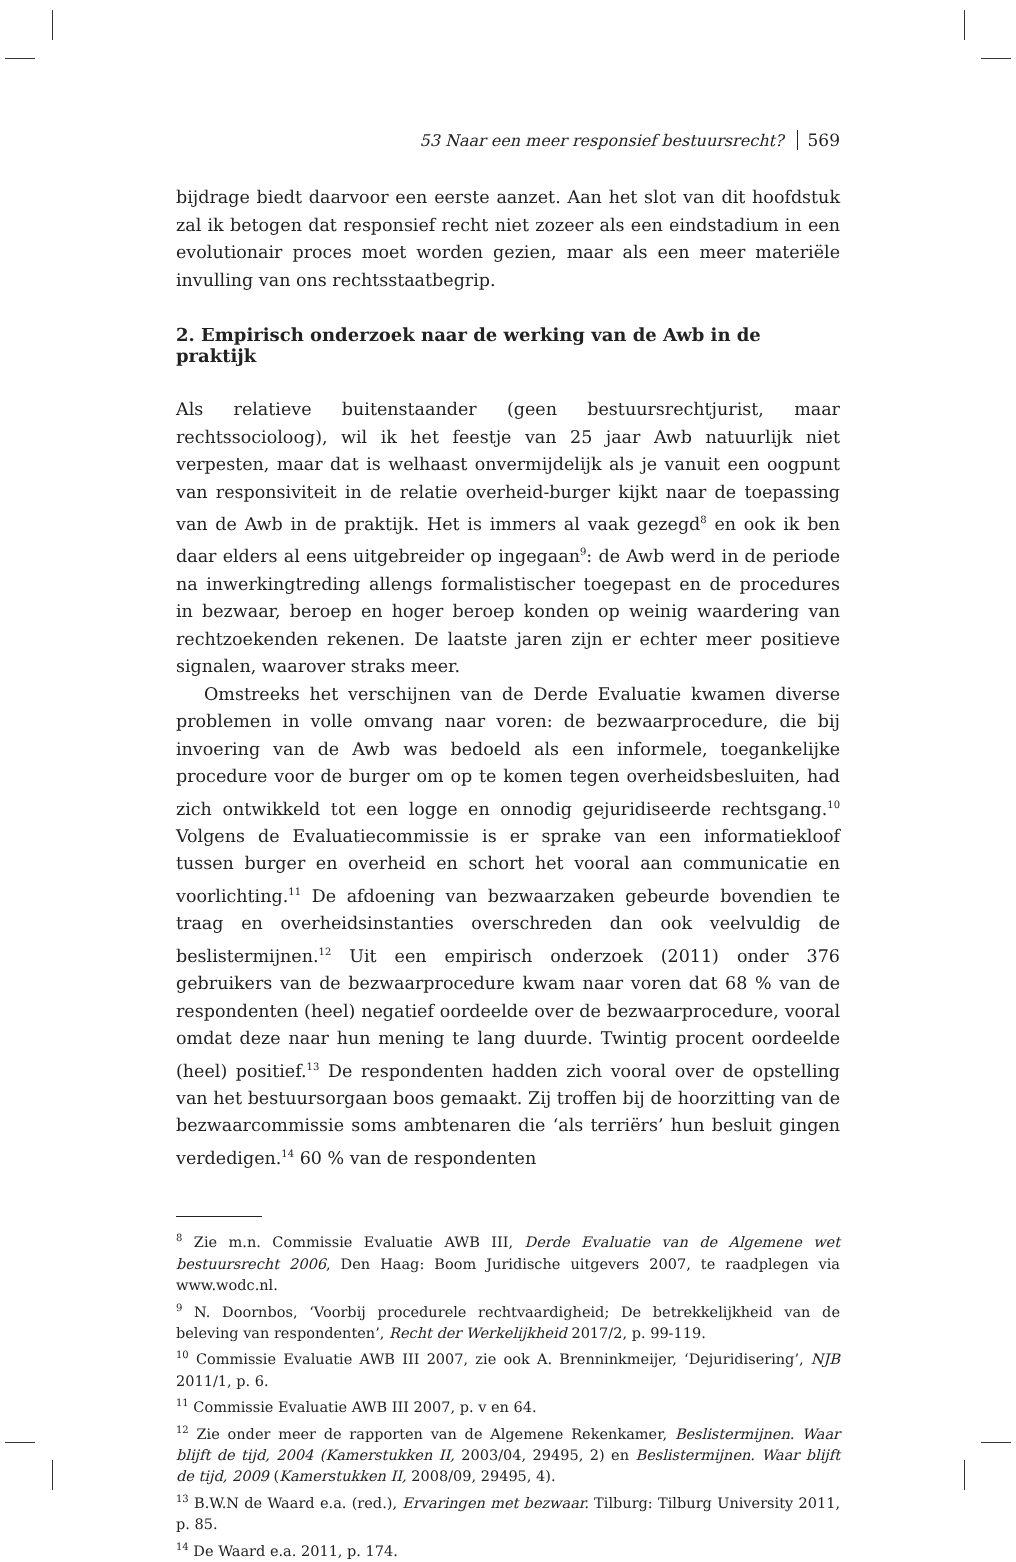53 Naar een meer responsief bestuursrecht? 569
bijdrage biedt daarvoor een eerste aanzet. Aan het slot van dit hoofdstuk zal ik betogen dat responsief recht niet zozeer als een eindstadium in een evolutionair proces moet worden gezien, maar als een meer materiële invulling van ons rechtsstaatbegrip.
2. Empirisch onderzoek naar de werking van de Awb in de praktijk
Als relatieve buitenstaander (geen bestuursrechtjurist, maar rechtssocioloog), wil ik het feestje van 25 jaar Awb natuurlijk niet verpesten, maar dat is welhaast onvermijdelijk als je vanuit een oogpunt van responsiviteit in de relatie overheid-burger kijkt naar de toepassing van de Awb in de praktijk. Het is immers al vaak gezegd<sup>8</sup> en ook ik ben daar elders al eens uitgebreider op ingegaan<sup>9</sup>: de Awb werd in de periode na inwerkingtreding allengs formalistischer toegepast en de procedures in bezwaar, beroep en hoger beroep konden op weinig waardering van rechtzoekenden rekenen. De laatste jaren zijn er echter meer positieve signalen, waarover straks meer.
Omstreeks het verschijnen van de Derde Evaluatie kwamen diverse problemen in volle omvang naar voren: de bezwaarprocedure, die bij invoering van de Awb was bedoeld als een informele, toegankelijke procedure voor de burger om op te komen tegen overheidsbesluiten, had zich ontwikkeld tot een logge en onnodig gejuridiseerde rechtsgang.<sup>10</sup> Volgens de Evaluatiecommissie is er sprake van een informatiekloof tussen burger en overheid en schort het vooral aan communicatie en voorlichting.<sup>11</sup> De afdoening van bezwaarzaken gebeurde bovendien te traag en overheidsinstanties overschreden dan ook veelvuldig de beslistermijnen.<sup>12</sup> Uit een empirisch onderzoek (2011) onder 376 gebruikers van de bezwaarprocedure kwam naar voren dat 68 % van de respondenten (heel) negatief oordeelde over de bezwaarprocedure, vooral omdat deze naar hun mening te lang duurde. Twintig procent oordeelde (heel) positief.<sup>13</sup> De respondenten hadden zich vooral over de opstelling van het bestuursorgaan boos gemaakt. Zij troffen bij de hoorzitting van de bezwaarcommissie soms ambtenaren die ‘als terriërs’ hun besluit gingen verdedigen.<sup>14</sup> 60 % van de respondenten
<sup>8</sup> Zie m.n. Commissie Evaluatie AWB III, Derde Evaluatie van de Algemene wet bestuursrecht 2006, Den Haag: Boom Juridische uitgevers 2007, te raadplegen via www.wodc.nl.
<sup>9</sup> N. Doornbos, ‘Voorbij procedurele rechtvaardigheid; De betrekkelijkheid van de beleving van respondenten’, Recht der Werkelijkheid 2017/2, p. 99-119.
<sup>10</sup> Commissie Evaluatie AWB III 2007, zie ook A. Brenninkmeijer, ‘Dejuridisering’, NJB 2011/1, p. 6.
<sup>11</sup> Commissie Evaluatie AWB III 2007, p. v en 64.
<sup>12</sup> Zie onder meer de rapporten van de Algemene Rekenkamer, Beslistermijnen. Waar blijft de tijd, 2004 (Kamerstukken II, 2003/04, 29495, 2) en Beslistermijnen. Waar blijft de tijd, 2009 (Kamerstukken II, 2008/09, 29495, 4).
<sup>13</sup> B.W.N de Waard e.a. (red.), Ervaringen met bezwaar. Tilburg: Tilburg University 2011, p. 85.
<sup>14</sup> De Waard e.a. 2011, p. 174.